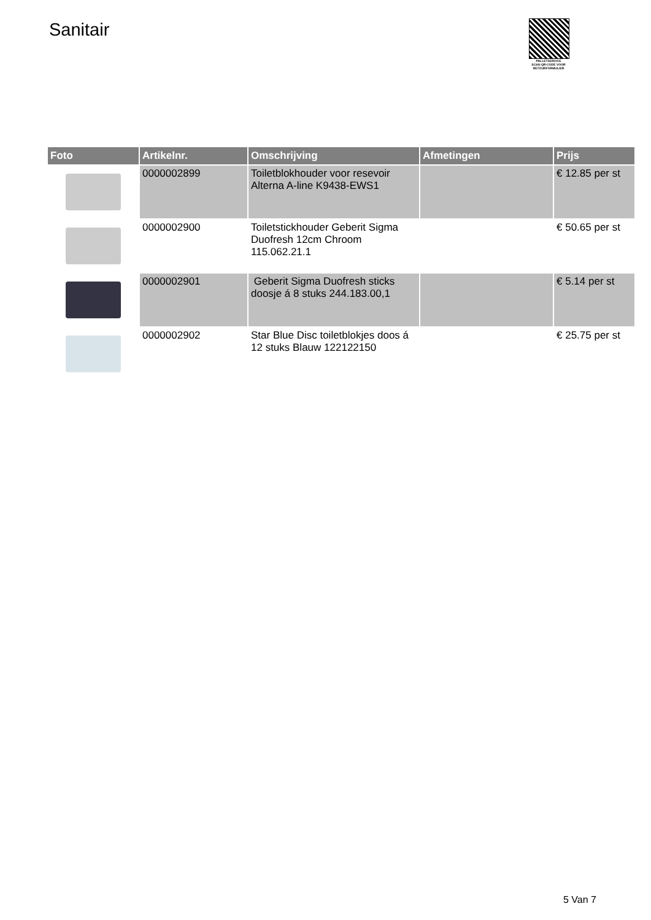Sanitair
PALLETSERVICE
SCAN QR-CODE VOOR RETOURFORMULIER
| Foto | Artikelnr. | Omschrijving | Afmetingen | Prijs |
| --- | --- | --- | --- | --- |
| | 0000002899 | Toiletblokhouder voor resevoir Alterna A-line K9438-EWS1 | | € 12.85 per st |
| | 0000002900 | Toiletstickhouder Geberit Sigma Duofresh 12cm Chroom 115.062.21.1 | | € 50.65 per st |
| | 0000002901 | Geberit Sigma Duofresh sticks doosje á 8 stuks 244.183.00,1 | | € 5.14 per st |
| | 0000002902 | Star Blue Disc toiletblokjes doos á 12 stuks Blauw 122122150 | | € 25.75 per st |
5 Van 7